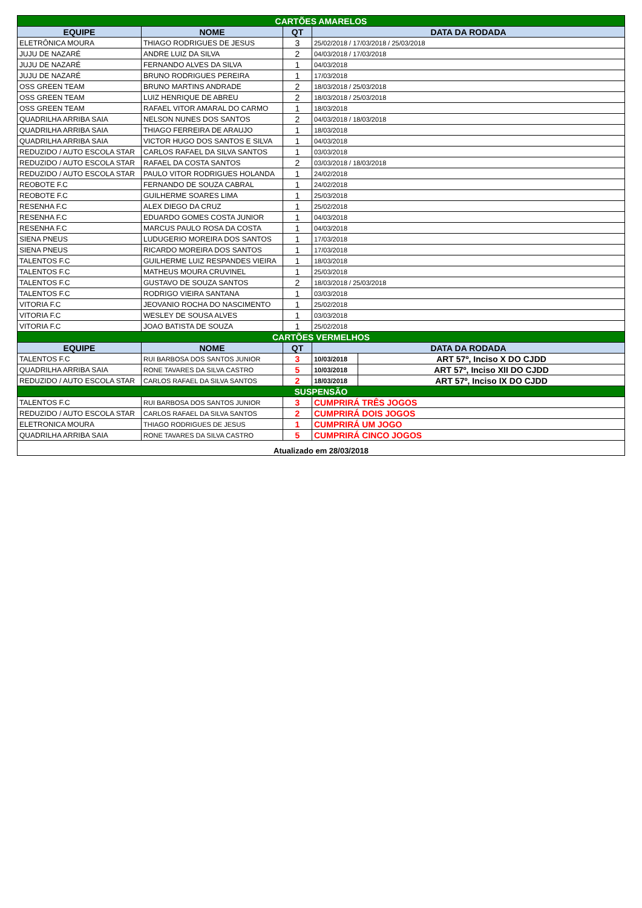| CARTÕES AMARELOS | | | | |
| EQUIPE | NOME | QT | DATA DA RODADA | |
| ELETRÔNICA MOURA | THIAGO RODRIGUES DE JESUS | 3 | 25/02/2018 / 17/03/2018 / 25/03/2018 | |
| JUJU DE NAZARÉ | ANDRE LUIZ DA SILVA | 2 | 04/03/2018 / 17/03/2018 | |
| JUJU DE NAZARÉ | FERNANDO ALVES DA SILVA | 1 | 04/03/2018 | |
| JUJU DE NAZARÉ | BRUNO RODRIGUES PEREIRA | 1 | 17/03/2018 | |
| OSS GREEN TEAM | BRUNO MARTINS ANDRADE | 2 | 18/03/2018 / 25/03/2018 | |
| OSS GREEN TEAM | LUIZ HENRIQUE DE ABREU | 2 | 18/03/2018 / 25/03/2018 | |
| OSS GREEN TEAM | RAFAEL VITOR AMARAL DO CARMO | 1 | 18/03/2018 | |
| QUADRILHA ARRIBA SAIA | NELSON NUNES DOS SANTOS | 2 | 04/03/2018 / 18/03/2018 | |
| QUADRILHA ARRIBA SAIA | THIAGO FERREIRA DE ARAUJO | 1 | 18/03/2018 | |
| QUADRILHA ARRIBA SAIA | VICTOR HUGO DOS SANTOS E SILVA | 1 | 04/03/2018 | |
| REDUZIDO / AUTO ESCOLA STAR | CARLOS RAFAEL DA SILVA SANTOS | 1 | 03/03/2018 | |
| REDUZIDO / AUTO ESCOLA STAR | RAFAEL DA COSTA SANTOS | 2 | 03/03/2018 / 18/03/2018 | |
| REDUZIDO / AUTO ESCOLA STAR | PAULO VITOR RODRIGUES HOLANDA | 1 | 24/02/2018 | |
| REOBOTE F.C | FERNANDO DE SOUZA CABRAL | 1 | 24/02/2018 | |
| REOBOTE F.C | GUILHERME SOARES LIMA | 1 | 25/03/2018 | |
| RESENHA F.C | ALEX DIEGO DA CRUZ | 1 | 25/02/2018 | |
| RESENHA F.C | EDUARDO GOMES COSTA JUNIOR | 1 | 04/03/2018 | |
| RESENHA F.C | MARCUS PAULO ROSA DA COSTA | 1 | 04/03/2018 | |
| SIENA PNEUS | LUDUGERIO MOREIRA DOS SANTOS | 1 | 17/03/2018 | |
| SIENA PNEUS | RICARDO MOREIRA DOS SANTOS | 1 | 17/03/2018 | |
| TALENTOS F.C | GUILHERME LUIZ RESPANDES VIEIRA | 1 | 18/03/2018 | |
| TALENTOS F.C | MATHEUS MOURA CRUVINEL | 1 | 25/03/2018 | |
| TALENTOS F.C | GUSTAVO DE SOUZA SANTOS | 2 | 18/03/2018 / 25/03/2018 | |
| TALENTOS F.C | RODRIGO VIEIRA SANTANA | 1 | 03/03/2018 | |
| VITORIA F.C | JEOVANIO ROCHA DO NASCIMENTO | 1 | 25/02/2018 | |
| VITORIA F.C | WESLEY DE SOUSA ALVES | 1 | 03/03/2018 | |
| VITORIA F.C | JOAO BATISTA DE SOUZA | 1 | 25/02/2018 | |
| CARTÕES VERMELHOS | | | | |
| EQUIPE | NOME | QT | DATA DA RODADA | |
| TALENTOS F.C | RUI BARBOSA DOS SANTOS JUNIOR | 3 | 10/03/2018 | ART 57º, Inciso X DO CJDD |
| QUADRILHA ARRIBA SAIA | RONE TAVARES DA SILVA CASTRO | 5 | 10/03/2018 | ART 57º, Inciso XII DO CJDD |
| REDUZIDO / AUTO ESCOLA STAR | CARLOS RAFAEL DA SILVA SANTOS | 2 | 18/03/2018 | ART 57º, Inciso IX DO CJDD |
| SUSPENSÃO | | | | |
| TALENTOS F.C | RUI BARBOSA DOS SANTOS JUNIOR | 3 | CUMPRIRÁ TRÊS JOGOS | |
| REDUZIDO / AUTO ESCOLA STAR | CARLOS RAFAEL DA SILVA SANTOS | 2 | CUMPRIRÁ DOIS JOGOS | |
| ELETRONICA MOURA | THIAGO RODRIGUES DE JESUS | 1 | CUMPRIRÁ UM JOGO | |
| QUADRILHA ARRIBA SAIA | RONE TAVARES DA SILVA CASTRO | 5 | CUMPRIRÁ CINCO JOGOS | |
| Atualizado em 28/03/2018 | | | | |